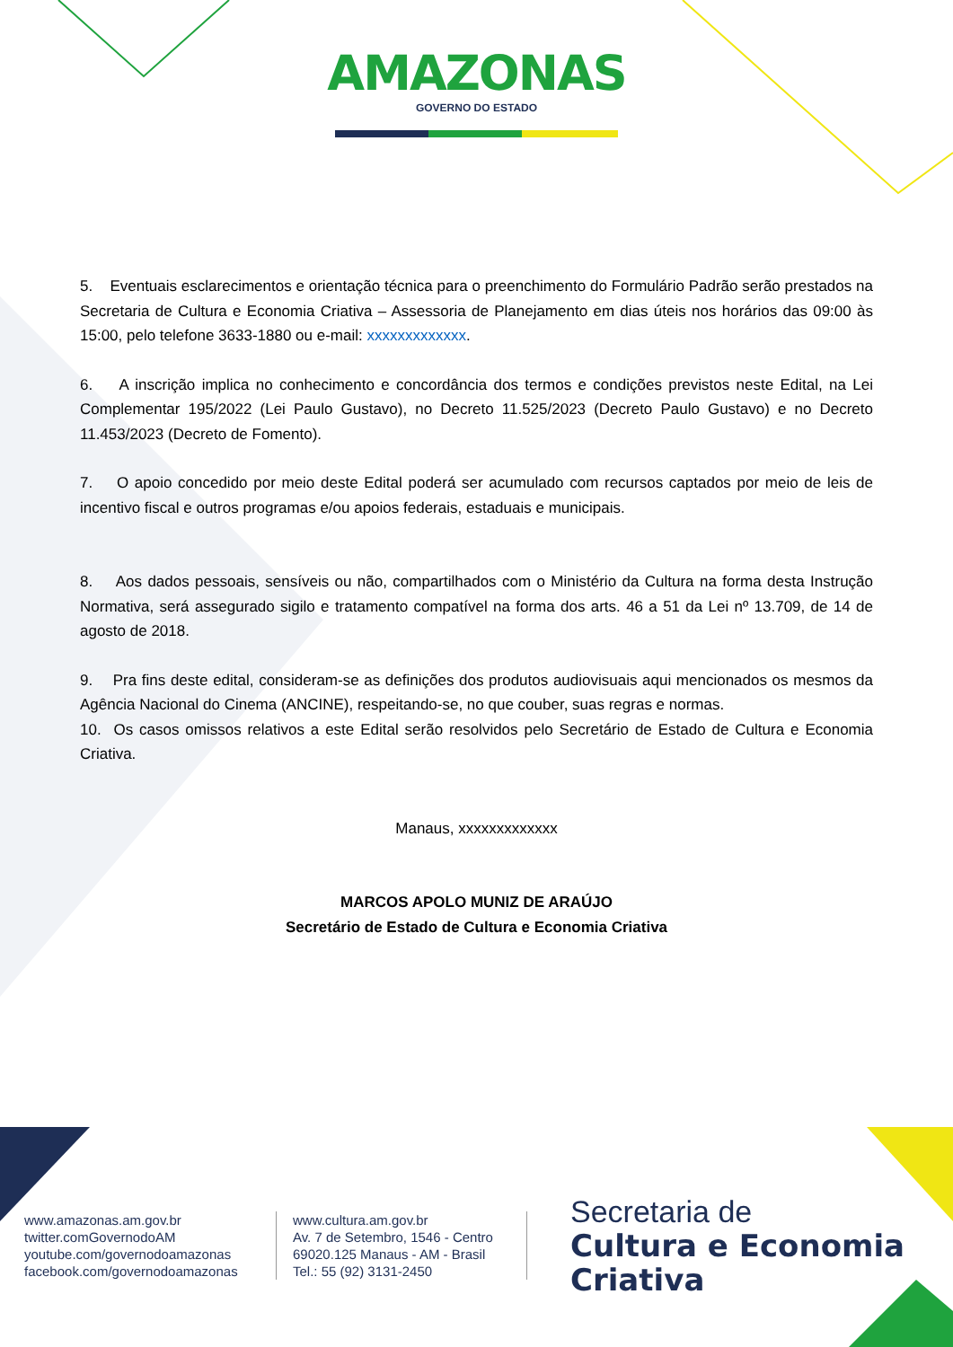AMAZONAS
GOVERNO DO ESTADO
5. Eventuais esclarecimentos e orientação técnica para o preenchimento do Formulário Padrão serão prestados na Secretaria de Cultura e Economia Criativa – Assessoria de Planejamento em dias úteis nos horários das 09:00 às 15:00, pelo telefone 3633-1880 ou e-mail: xxxxxxxxxxxxx.
6. A inscrição implica no conhecimento e concordância dos termos e condições previstos neste Edital, na Lei Complementar 195/2022 (Lei Paulo Gustavo), no Decreto 11.525/2023 (Decreto Paulo Gustavo) e no Decreto 11.453/2023 (Decreto de Fomento).
7. O apoio concedido por meio deste Edital poderá ser acumulado com recursos captados por meio de leis de incentivo fiscal e outros programas e/ou apoios federais, estaduais e municipais.
8. Aos dados pessoais, sensíveis ou não, compartilhados com o Ministério da Cultura na forma desta Instrução Normativa, será assegurado sigilo e tratamento compatível na forma dos arts. 46 a 51 da Lei nº 13.709, de 14 de agosto de 2018.
9. Pra fins deste edital, consideram-se as definições dos produtos audiovisuais aqui mencionados os mesmos da Agência Nacional do Cinema (ANCINE), respeitando-se, no que couber, suas regras e normas.
10. Os casos omissos relativos a este Edital serão resolvidos pelo Secretário de Estado de Cultura e Economia Criativa.
Manaus, xxxxxxxxxxxxx
MARCOS APOLO MUNIZ DE ARAÚJO
Secretário de Estado de Cultura e Economia Criativa
www.amazonas.am.gov.br
twitter.comGovernodoAM
youtube.com/governodoamazonas
facebook.com/governodoamazonas
www.cultura.am.gov.br
Av. 7 de Setembro, 1546 - Centro
69020.125 Manaus - AM - Brasil
Tel.: 55 (92) 3131-2450
Secretaria de
Cultura e Economia
Criativa